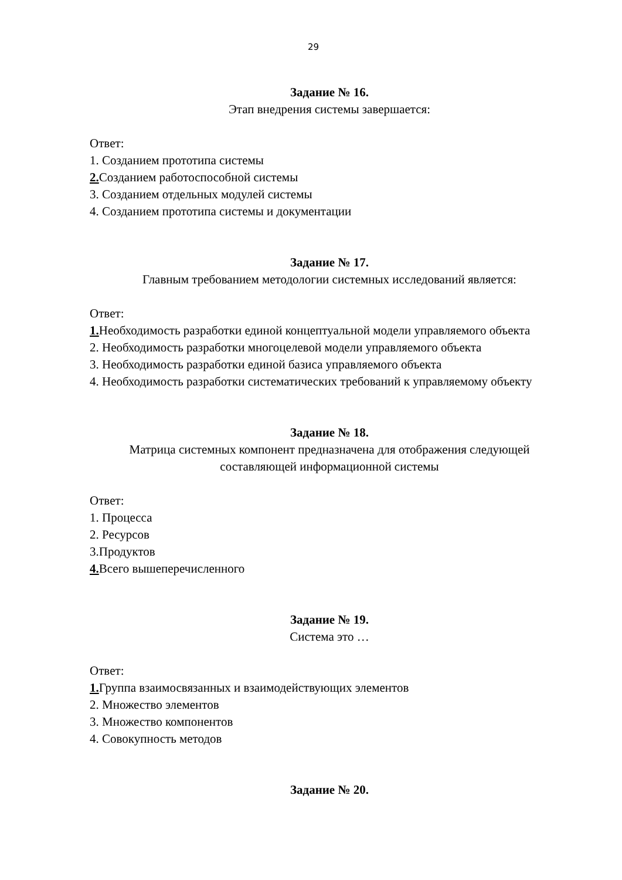29
Задание № 16.
Этап внедрения системы завершается:
Ответ:
1. Созданием прототипа системы
2. Созданием работоспособной системы
3. Созданием отдельных модулей системы
4. Созданием прототипа системы и документации
Задание № 17.
Главным требованием методологии системных исследований является:
Ответ:
1. Необходимость разработки единой концептуальной модели управляемого объекта
2. Необходимость разработки многоцелевой модели управляемого объекта
3. Необходимость разработки единой базиса управляемого объекта
4. Необходимость разработки систематических требований к управляемому объекту
Задание № 18.
Матрица системных компонент предназначена для отображения следующей составляющей информационной системы
Ответ:
1. Процесса
2. Ресурсов
3.Продуктов
4. Всего вышеперечисленного
Задание № 19.
Система это …
Ответ:
1. Группа взаимосвязанных и взаимодействующих элементов
2. Множество элементов
3. Множество компонентов
4. Совокупность методов
Задание № 20.